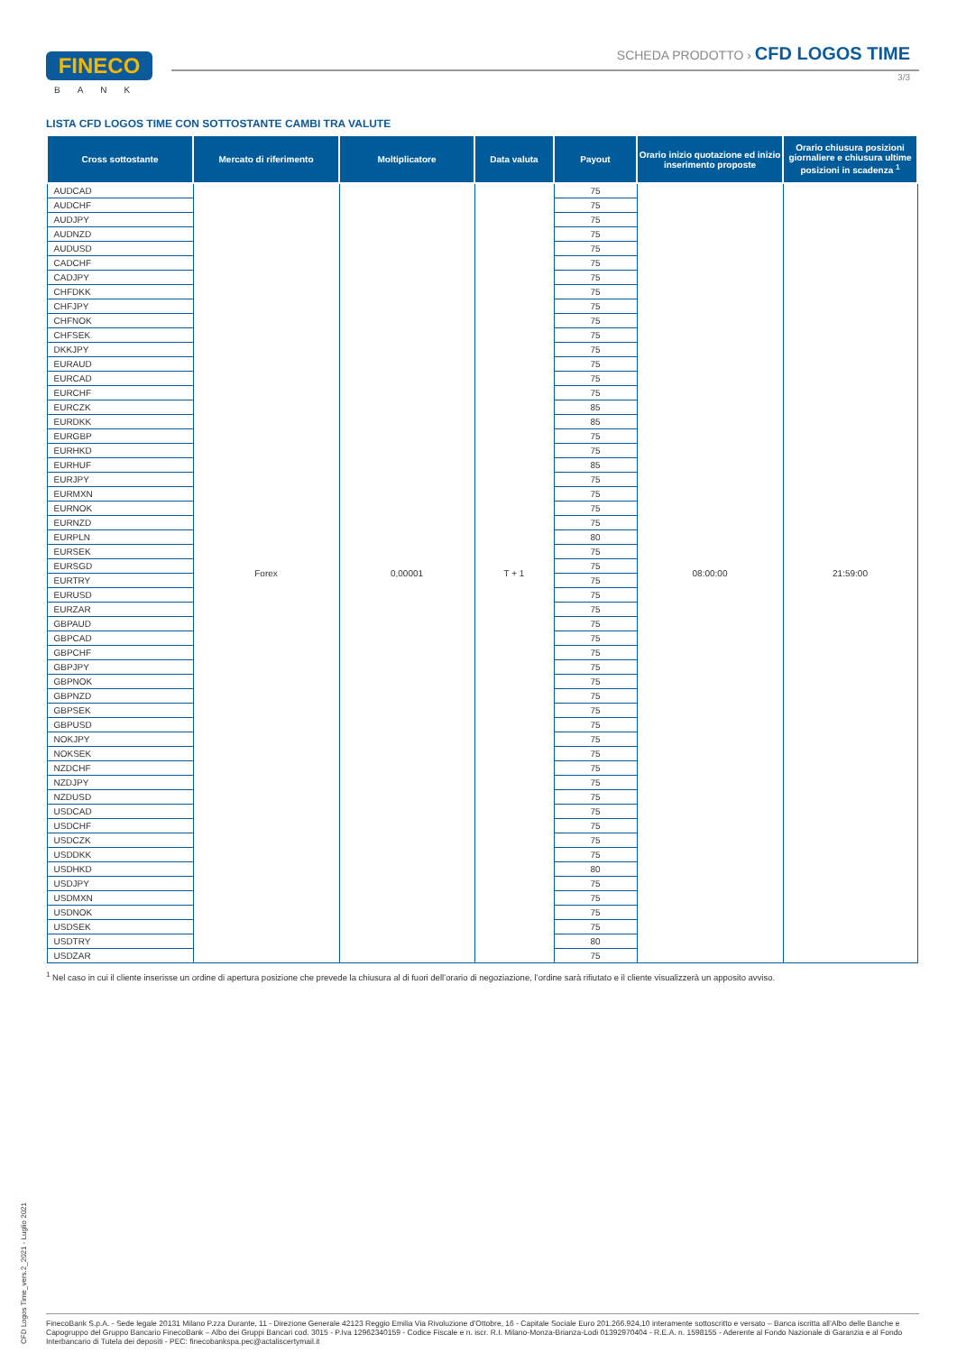FINECO
BANK
SCHEDA PRODOTTO › CFD LOGOS TIME
3/3
LISTA CFD LOGOS TIME CON SOTTOSTANTE CAMBI TRA VALUTE
| Cross sottostante | Mercato di riferimento | Moltiplicatore | Data valuta | Payout | Orario inizio quotazione ed inizio inserimento proposte | Orario chiusura posizioni giornaliere e chiusura ultime posizioni in scadenza <sup>1</sup> |
| --- | --- | --- | --- | --- | --- | --- |
| AUDCAD | Forex | 0,00001 | T + 1 | 75 | 08:00:00 | 21:59:00 |
| AUDCHF | | | | 75 | | |
| AUDJPY | | | | 75 | | |
| AUDNZD | | | | 75 | | |
| AUDUSD | | | | 75 | | |
| CADCHF | | | | 75 | | |
| CADJPY | | | | 75 | | |
| CHFDKK | | | | 75 | | |
| CHFJPY | | | | 75 | | |
| CHFNOK | | | | 75 | | |
| CHFSEK | | | | 75 | | |
| DKKJPY | | | | 75 | | |
| EURAUD | | | | 75 | | |
| EURCAD | | | | 75 | | |
| EURCHF | | | | 75 | | |
| EURCZK | | | | 85 | | |
| EURDKK | | | | 85 | | |
| EURGBP | | | | 75 | | |
| EURHKD | | | | 75 | | |
| EURHUF | | | | 85 | | |
| EURJPY | | | | 75 | | |
| EURMXN | | | | 75 | | |
| EURNOK | | | | 75 | | |
| EURNZD | | | | 75 | | |
| EURPLN | | | | 80 | | |
| EURSEK | | | | 75 | | |
| EURSGD | | | | 75 | | |
| EURTRY | | | | 75 | | |
| EURUSD | | | | 75 | | |
| EURZAR | | | | 75 | | |
| GBPAUD | | | | 75 | | |
| GBPCAD | | | | 75 | | |
| GBPCHF | | | | 75 | | |
| GBPJPY | | | | 75 | | |
| GBPNOK | | | | 75 | | |
| GBPNZD | | | | 75 | | |
| GBPSEK | | | | 75 | | |
| GBPUSD | | | | 75 | | |
| NOKJPY | | | | 75 | | |
| NOKSEK | | | | 75 | | |
| NZDCHF | | | | 75 | | |
| NZDJPY | | | | 75 | | |
| NZDUSD | | | | 75 | | |
| USDCAD | | | | 75 | | |
| USDCHF | | | | 75 | | |
| USDCZK | | | | 75 | | |
| USDDKK | | | | 75 | | |
| USDHKD | | | | 80 | | |
| USDJPY | | | | 75 | | |
| USDMXN | | | | 75 | | |
| USDNOK | | | | 75 | | |
| USDSEK | | | | 75 | | |
| USDTRY | | | | 80 | | |
| USDZAR | | | | 75 | | |
<sup>1</sup> Nel caso in cui il cliente inserisse un ordine di apertura posizione che prevede la chiusura al di fuori dell’orario di negoziazione, l’ordine sarà rifiutato e il cliente visualizzerà un apposito avviso.
CFD Logos Time_vers.2_2021 - Luglio 2021
FinecoBank S.p.A. - Sede legale 20131 Milano P.zza Durante, 11 - Direzione Generale 42123 Reggio Emilia Via Rivoluzione d’Ottobre, 16 - Capitale Sociale Euro 201.266.924,10 interamente sottoscritto e versato – Banca iscritta all’Albo delle Banche e Capogruppo del Gruppo Bancario FinecoBank – Albo dei Gruppi Bancari cod. 3015 - P.Iva 12962340159 - Codice Fiscale e n. iscr. R.I. Milano-Monza-Brianza-Lodi 01392970404 - R.E.A. n. 1598155 - Aderente al Fondo Nazionale di Garanzia e al Fondo Interbancario di Tutela dei depositi - PEC: finecobankspa.pec@actaliscertymail.it